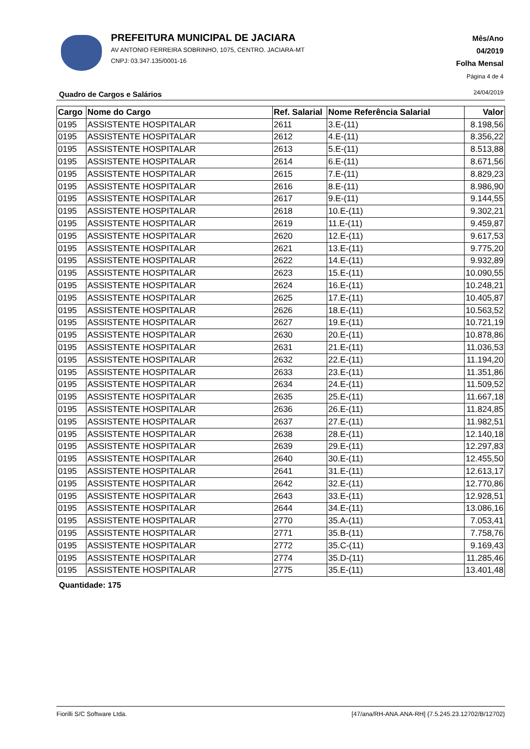PREFEITURA MUNICIPAL DE JACIARA
AV ANTONIO FERREIRA SOBRINHO, 1075, CENTRO. JACIARA-MT
CNPJ: 03.347.135/0001-16
Mês/Ano
04/2019
Folha Mensal
Página 4 de 4
Quadro de Cargos e Salários 24/04/2019
| Cargo | Nome do Cargo | Ref. Salarial | Nome Referência Salarial | Valor |
| --- | --- | --- | --- | --- |
| 0195 | ASSISTENTE HOSPITALAR | 2611 | 3.E-(11) | 8.198,56 |
| 0195 | ASSISTENTE HOSPITALAR | 2612 | 4.E-(11) | 8.356,22 |
| 0195 | ASSISTENTE HOSPITALAR | 2613 | 5.E-(11) | 8.513,88 |
| 0195 | ASSISTENTE HOSPITALAR | 2614 | 6.E-(11) | 8.671,56 |
| 0195 | ASSISTENTE HOSPITALAR | 2615 | 7.E-(11) | 8.829,23 |
| 0195 | ASSISTENTE HOSPITALAR | 2616 | 8.E-(11) | 8.986,90 |
| 0195 | ASSISTENTE HOSPITALAR | 2617 | 9.E-(11) | 9.144,55 |
| 0195 | ASSISTENTE HOSPITALAR | 2618 | 10.E-(11) | 9.302,21 |
| 0195 | ASSISTENTE HOSPITALAR | 2619 | 11.E-(11) | 9.459,87 |
| 0195 | ASSISTENTE HOSPITALAR | 2620 | 12.E-(11) | 9.617,53 |
| 0195 | ASSISTENTE HOSPITALAR | 2621 | 13.E-(11) | 9.775,20 |
| 0195 | ASSISTENTE HOSPITALAR | 2622 | 14.E-(11) | 9.932,89 |
| 0195 | ASSISTENTE HOSPITALAR | 2623 | 15.E-(11) | 10.090,55 |
| 0195 | ASSISTENTE HOSPITALAR | 2624 | 16.E-(11) | 10.248,21 |
| 0195 | ASSISTENTE HOSPITALAR | 2625 | 17.E-(11) | 10.405,87 |
| 0195 | ASSISTENTE HOSPITALAR | 2626 | 18.E-(11) | 10.563,52 |
| 0195 | ASSISTENTE HOSPITALAR | 2627 | 19.E-(11) | 10.721,19 |
| 0195 | ASSISTENTE HOSPITALAR | 2630 | 20.E-(11) | 10.878,86 |
| 0195 | ASSISTENTE HOSPITALAR | 2631 | 21.E-(11) | 11.036,53 |
| 0195 | ASSISTENTE HOSPITALAR | 2632 | 22.E-(11) | 11.194,20 |
| 0195 | ASSISTENTE HOSPITALAR | 2633 | 23.E-(11) | 11.351,86 |
| 0195 | ASSISTENTE HOSPITALAR | 2634 | 24.E-(11) | 11.509,52 |
| 0195 | ASSISTENTE HOSPITALAR | 2635 | 25.E-(11) | 11.667,18 |
| 0195 | ASSISTENTE HOSPITALAR | 2636 | 26.E-(11) | 11.824,85 |
| 0195 | ASSISTENTE HOSPITALAR | 2637 | 27.E-(11) | 11.982,51 |
| 0195 | ASSISTENTE HOSPITALAR | 2638 | 28.E-(11) | 12.140,18 |
| 0195 | ASSISTENTE HOSPITALAR | 2639 | 29.E-(11) | 12.297,83 |
| 0195 | ASSISTENTE HOSPITALAR | 2640 | 30.E-(11) | 12.455,50 |
| 0195 | ASSISTENTE HOSPITALAR | 2641 | 31.E-(11) | 12.613,17 |
| 0195 | ASSISTENTE HOSPITALAR | 2642 | 32.E-(11) | 12.770,86 |
| 0195 | ASSISTENTE HOSPITALAR | 2643 | 33.E-(11) | 12.928,51 |
| 0195 | ASSISTENTE HOSPITALAR | 2644 | 34.E-(11) | 13.086,16 |
| 0195 | ASSISTENTE HOSPITALAR | 2770 | 35.A-(11) | 7.053,41 |
| 0195 | ASSISTENTE HOSPITALAR | 2771 | 35.B-(11) | 7.758,76 |
| 0195 | ASSISTENTE HOSPITALAR | 2772 | 35.C-(11) | 9.169,43 |
| 0195 | ASSISTENTE HOSPITALAR | 2774 | 35.D-(11) | 11.285,46 |
| 0195 | ASSISTENTE HOSPITALAR | 2775 | 35.E-(11) | 13.401,48 |
Quantidade: 175
Fiorilli S/C Software Ltda. [47/ana/RH-ANA.ANA-RH] {7.5.245.23.12702/B/12702}